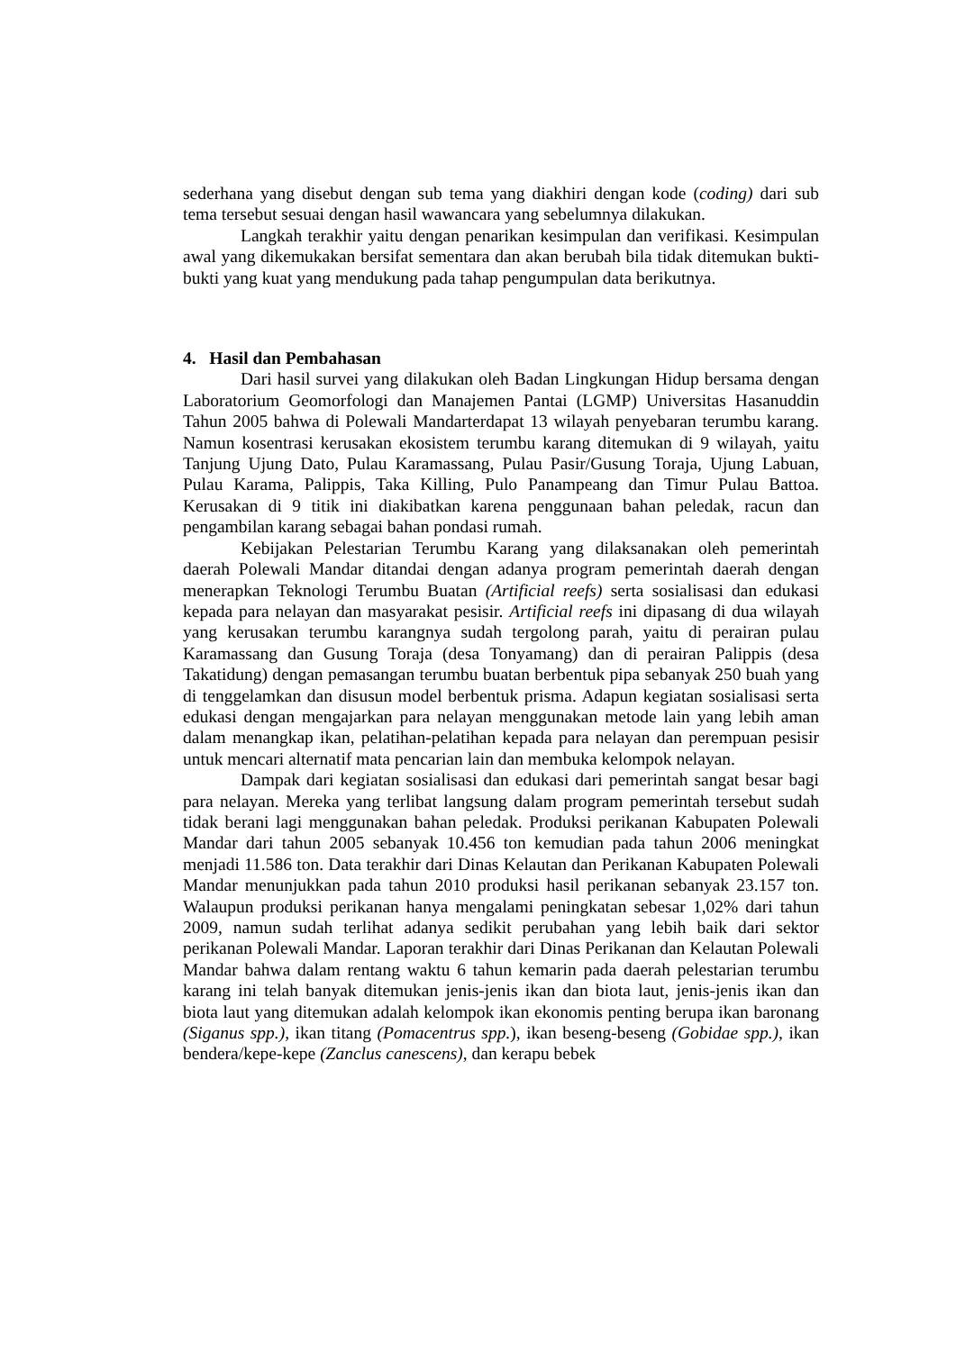sederhana yang disebut dengan sub tema yang diakhiri dengan kode (coding) dari sub tema tersebut sesuai dengan hasil wawancara yang sebelumnya dilakukan.
Langkah terakhir yaitu dengan penarikan kesimpulan dan verifikasi. Kesimpulan awal yang dikemukakan bersifat sementara dan akan berubah bila tidak ditemukan bukti-bukti yang kuat yang mendukung pada tahap pengumpulan data berikutnya.
4. Hasil dan Pembahasan
Dari hasil survei yang dilakukan oleh Badan Lingkungan Hidup bersama dengan Laboratorium Geomorfologi dan Manajemen Pantai (LGMP) Universitas Hasanuddin Tahun 2005 bahwa di Polewali Mandarterdapat 13 wilayah penyebaran terumbu karang. Namun kosentrasi kerusakan ekosistem terumbu karang ditemukan di 9 wilayah, yaitu Tanjung Ujung Dato, Pulau Karamassang, Pulau Pasir/Gusung Toraja, Ujung Labuan, Pulau Karama, Palippis, Taka Killing, Pulo Panampeang dan Timur Pulau Battoa. Kerusakan di 9 titik ini diakibatkan karena penggunaan bahan peledak, racun dan pengambilan karang sebagai bahan pondasi rumah.
Kebijakan Pelestarian Terumbu Karang yang dilaksanakan oleh pemerintah daerah Polewali Mandar ditandai dengan adanya program pemerintah daerah dengan menerapkan Teknologi Terumbu Buatan (Artificial reefs) serta sosialisasi dan edukasi kepada para nelayan dan masyarakat pesisir. Artificial reefs ini dipasang di dua wilayah yang kerusakan terumbu karangnya sudah tergolong parah, yaitu di perairan pulau Karamassang dan Gusung Toraja (desa Tonyamang) dan di perairan Palippis (desa Takatidung) dengan pemasangan terumbu buatan berbentuk pipa sebanyak 250 buah yang di tenggelamkan dan disusun model berbentuk prisma. Adapun kegiatan sosialisasi serta edukasi dengan mengajarkan para nelayan menggunakan metode lain yang lebih aman dalam menangkap ikan, pelatihan-pelatihan kepada para nelayan dan perempuan pesisir untuk mencari alternatif mata pencarian lain dan membuka kelompok nelayan.
Dampak dari kegiatan sosialisasi dan edukasi dari pemerintah sangat besar bagi para nelayan. Mereka yang terlibat langsung dalam program pemerintah tersebut sudah tidak berani lagi menggunakan bahan peledak. Produksi perikanan Kabupaten Polewali Mandar dari tahun 2005 sebanyak 10.456 ton kemudian pada tahun 2006 meningkat menjadi 11.586 ton. Data terakhir dari Dinas Kelautan dan Perikanan Kabupaten Polewali Mandar menunjukkan pada tahun 2010 produksi hasil perikanan sebanyak 23.157 ton. Walaupun produksi perikanan hanya mengalami peningkatan sebesar 1,02% dari tahun 2009, namun sudah terlihat adanya sedikit perubahan yang lebih baik dari sektor perikanan Polewali Mandar. Laporan terakhir dari Dinas Perikanan dan Kelautan Polewali Mandar bahwa dalam rentang waktu 6 tahun kemarin pada daerah pelestarian terumbu karang ini telah banyak ditemukan jenis-jenis ikan dan biota laut, jenis-jenis ikan dan biota laut yang ditemukan adalah kelompok ikan ekonomis penting berupa ikan baronang (Siganus spp.), ikan titang (Pomacentrus spp.), ikan beseng-beseng (Gobidae spp.), ikan bendera/kepe-kepe (Zanclus canescens), dan kerapu bebek